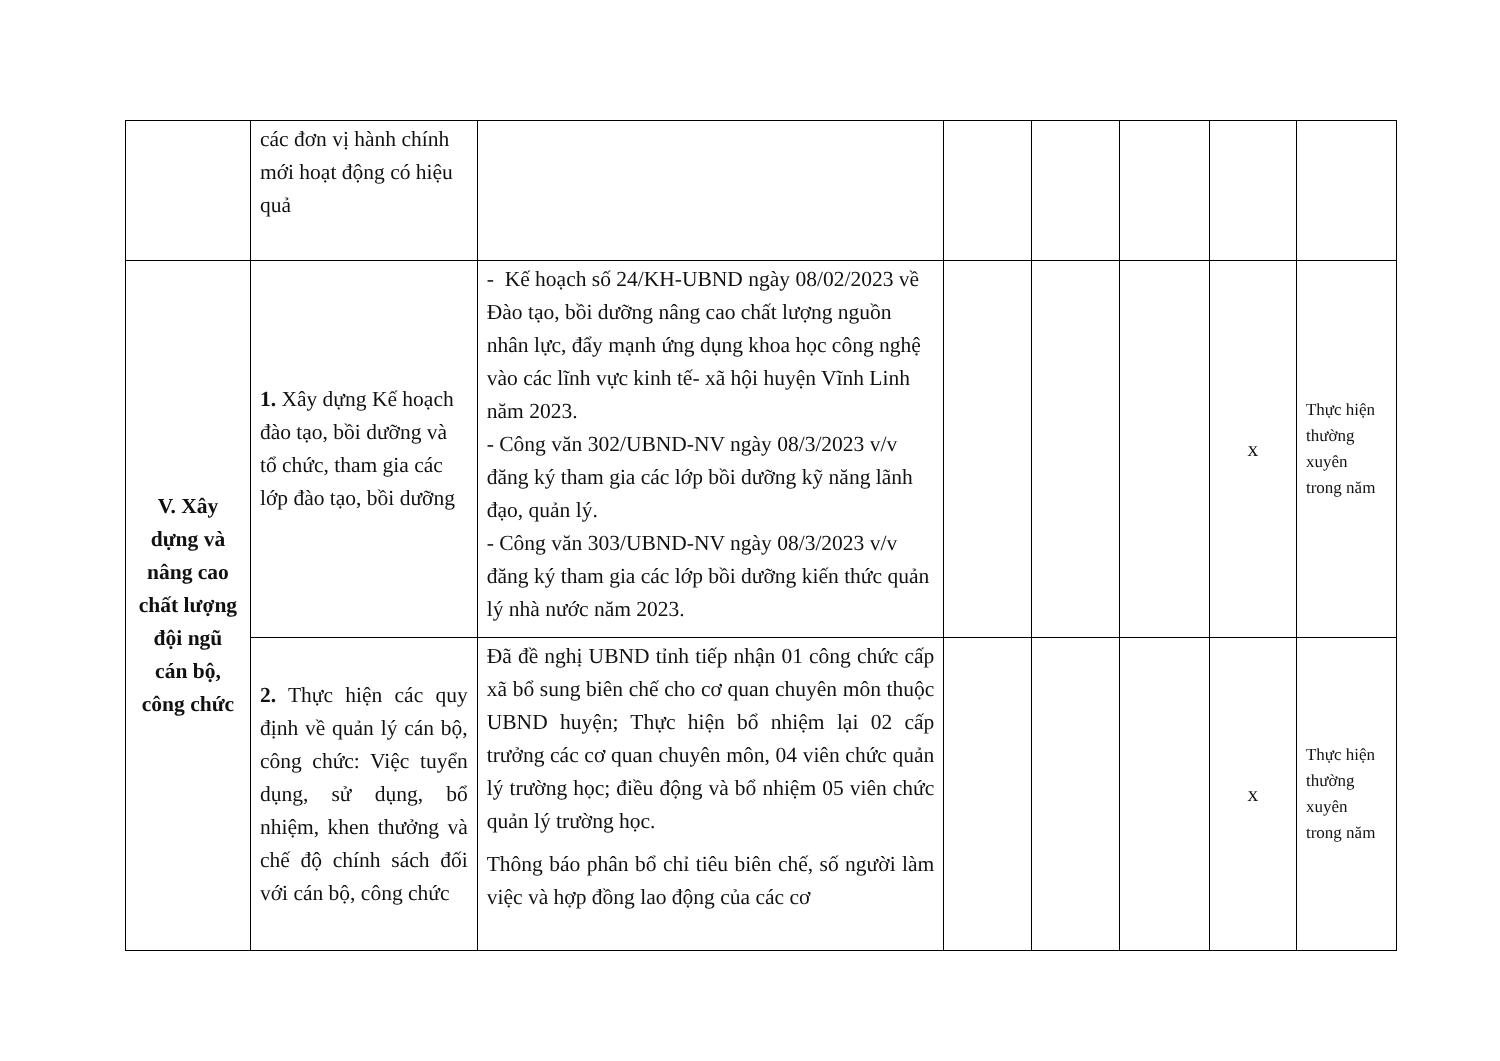| | các đơn vị hành chính mới hoạt động có hiệu quả | | | | | | |
| V. Xây dựng và nâng cao chất lượng đội ngũ cán bộ, công chức | 1. Xây dựng Kế hoạch đào tạo, bồi dưỡng và tổ chức, tham gia các lớp đào tạo, bồi dưỡng | - Kế hoạch số 24/KH-UBND ngày 08/02/2023 về Đào tạo, bồi dưỡng nâng cao chất lượng nguồn nhân lực, đẩy mạnh ứng dụng khoa học công nghệ vào các lĩnh vực kinh tế- xã hội huyện Vĩnh Linh năm 2023. - Công văn 302/UBND-NV ngày 08/3/2023 v/v đăng ký tham gia các lớp bồi dưỡng kỹ năng lãnh đạo, quản lý. - Công văn 303/UBND-NV ngày 08/3/2023 v/v đăng ký tham gia các lớp bồi dưỡng kiến thức quản lý nhà nước năm 2023. | | | | x | Thực hiện thường xuyên trong năm |
| | 2. Thực hiện các quy định về quản lý cán bộ, công chức: Việc tuyển dụng, sử dụng, bổ nhiệm, khen thưởng và chế độ chính sách đối với cán bộ, công chức | Đã đề nghị UBND tỉnh tiếp nhận 01 công chức cấp xã bổ sung biên chế cho cơ quan chuyên môn thuộc UBND huyện; Thực hiện bổ nhiệm lại 02 cấp trưởng các cơ quan chuyên môn, 04 viên chức quản lý trường học; điều động và bổ nhiệm 05 viên chức quản lý trường học. Thông báo phân bổ chỉ tiêu biên chế, số người làm việc và hợp đồng lao động của các cơ | | | | x | Thực hiện thường xuyên trong năm |